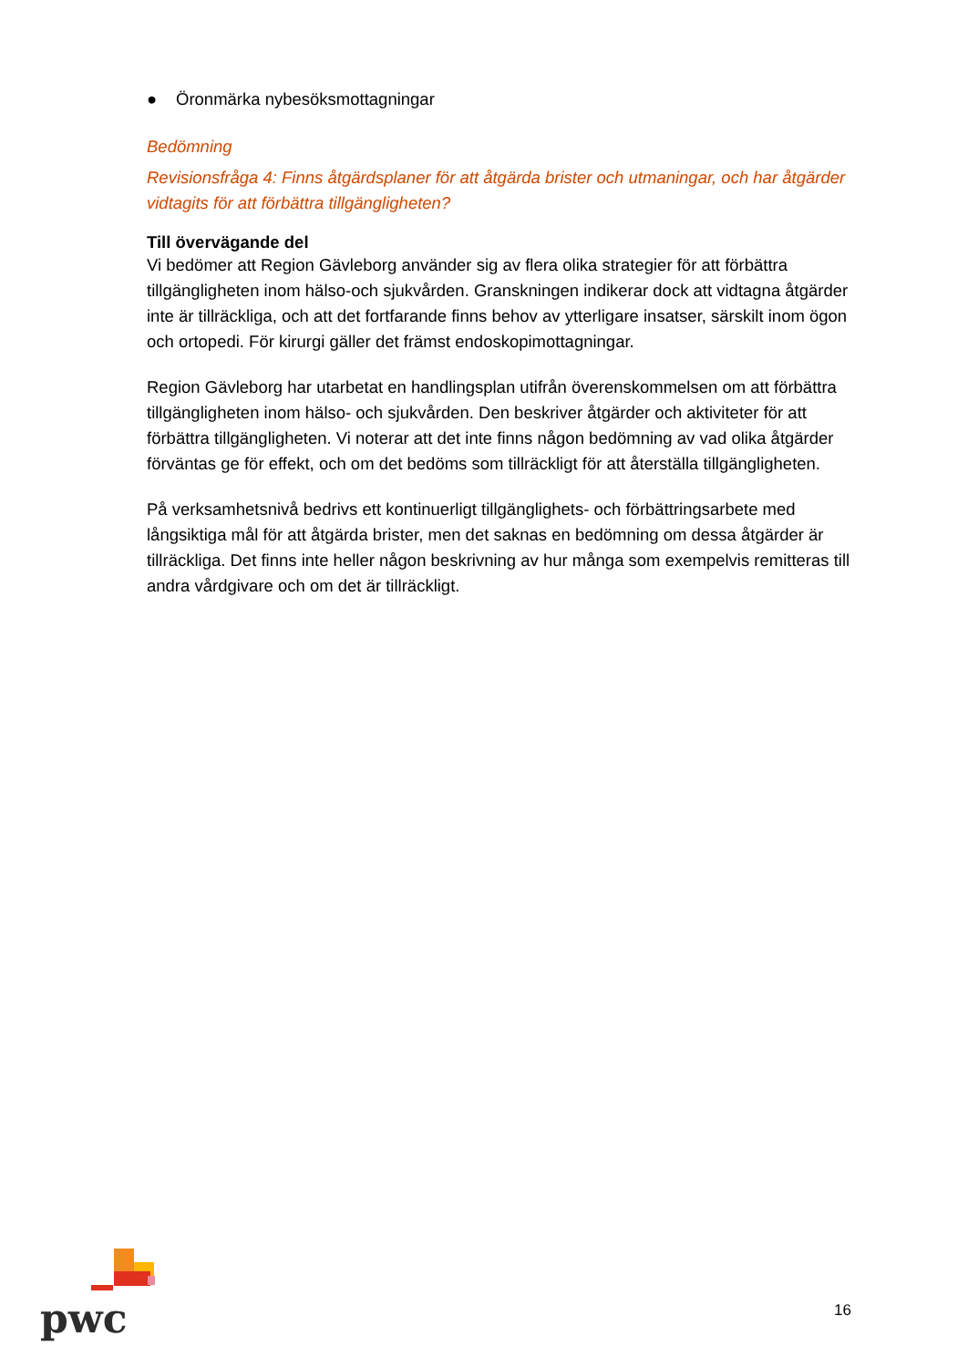● Öronmärka nybesöksmottagningar
Bedömning
Revisionsfråga 4: Finns åtgärdsplaner för att åtgärda brister och utmaningar, och har åtgärder vidtagits för att förbättra tillgängligheten?
Till övervägande del
Vi bedömer att Region Gävleborg använder sig av flera olika strategier för att förbättra tillgängligheten inom hälso-och sjukvården. Granskningen indikerar dock att vidtagna åtgärder inte är tillräckliga, och att det fortfarande finns behov av ytterligare insatser, särskilt inom ögon och ortopedi. För kirurgi gäller det främst endoskopimottagningar.
Region Gävleborg har utarbetat en handlingsplan utifrån överenskommelsen om att förbättra tillgängligheten inom hälso- och sjukvården. Den beskriver åtgärder och aktiviteter för att förbättra tillgängligheten. Vi noterar att det inte finns någon bedömning av vad olika åtgärder förväntas ge för effekt, och om det bedöms som tillräckligt för att återställa tillgängligheten.
På verksamhetsnivå bedrivs ett kontinuerligt tillgänglighets- och förbättringsarbete med långsiktiga mål för att åtgärda brister, men det saknas en bedömning om dessa åtgärder är tillräckliga. Det finns inte heller någon beskrivning av hur många som exempelvis remitteras till andra vårdgivare och om det är tillräckligt.
pwc 16